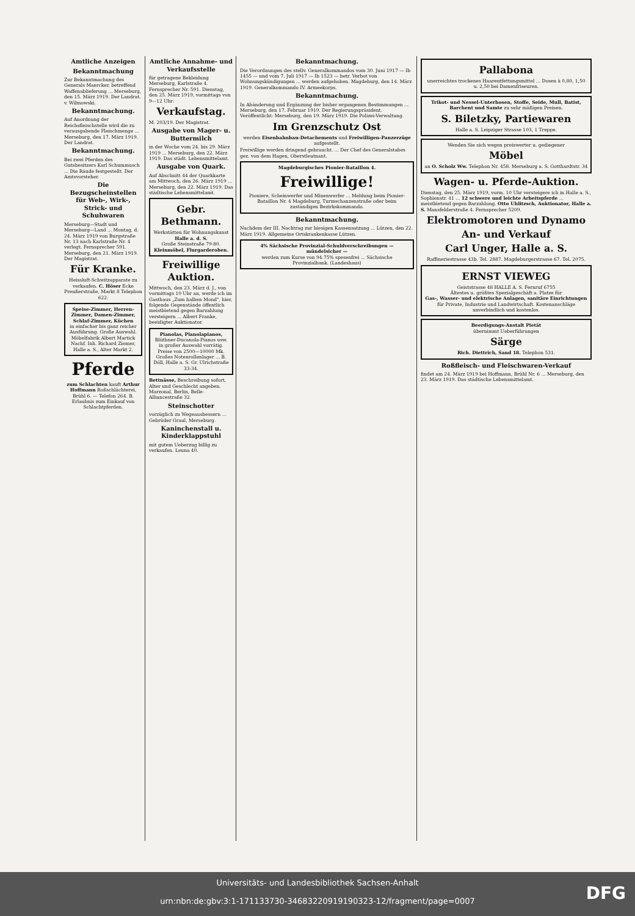Amtliche Anzeigen
Bekanntmachung
Zur Bekanntmachung des Generals Maercker, betreffend Waffenablieferung ... Merseburg, den 15. März 1919. Der Landrat. v. Wilmowski.
Bekanntmachung.
Auf Anordnung der Reichsfleischstelle wird die zu verausgabende Fleischmenge ... Merseburg, den 17. März 1919. Der Landrat.
Bekanntmachung.
Bei zwei Pferden des Gutsbesitzers Karl Schummusch ... Die Räude festgestellt. Der Amtsvorsteher.
Die Bezugscheinstellen für Web-, Wirk-, Strick- und Schuhwaren
Merseburg—Stadt und Merseburg—Land ... Montag, d. 24. März 1919 von Burgstraße Nr. 13 nach Karlstraße Nr. 4 verlegt. Fernsprecher 591. Merseburg, den 21. März 1919. Der Magistrat.
Für Kranke.
Heissluft-Schwitzapparate zu verkaufen. C. Höser Ecke Preußerstraße, Markt 8 Telephon 622.
Speise-Zimmer, Herren-Zimmer, Damen-Zimmer, Schlaf-Zimmer, Küchen
in einfacher bis ganz reicher Ausführung. Große Auswahl. Möbelfabrik Albert Martick Nachf. Inh. Richard Ziemer, Halle a. S., Alter Markt 2.
Pferde
zum Schlachten kauft Arthur Hoffmann Roßschlächterei, Brühl 6. — Telefon 264. B. Erlaubnis zum Einkauf von Schlachtpferden.
Amtliche Annahme- und Verkaufsstelle
für getragene Bekleidung Merseburg, Karlstraße 4. Fernsprecher Nr. 591. Dienstag, den 25. März 1919, vormittags von 9—12 Uhr:
Verkaufstag.
M. 203/19. Der Magistrat.
Ausgabe von Mager- u. Buttermilch
in der Woche vom 24. bis 29. März 1919 ... Merseburg, den 22. März 1919. Das städt. Lebensmittelamt.
Ausgabe von Quark.
Auf Abschnitt 44 der Quarkkarte am Mittwoch, den 26. März 1919 ... Merseburg, den 22. März 1919. Das städtische Lebensmittelamt.
Gebr. Bethmann.
Werkstätten für Wohnungskunst
Halle a. d. S.
Große Steinstraße 79-80.
Kleinmöbel, Flurgarderoben.
Freiwillige Auktion.
Mittwoch, den 23. März d. J., von vormittags 10 Uhr an, werde ich im Gasthaus „Zum halben Mond", hier, folgende Gegenstände öffentlich meistbietend gegen Barzahlung versteigern ... Albert Franke, beeidigter Auktionator.
Pianolas, Pianolapianos,
Blüthner-Ducanola-Pianos usw.
in großer Auswahl vorrätig. Preise von 2500—10000 Mk. Großes Notenrollenlager ... B. Döll, Halle a. S. Gr. Ulrichstraße 33-34.
Bettnässe, Beschreibung sofort, Alter und Geschlecht angeben. Marzonal, Berlin, Belle-Alliancestraße 32.
Steinschotter
vorzüglich zu Wegeausbessern ... Gebrüder Graul, Merseburg.
Kaninchenstall u. Kinderklappstuhl
mit gutem Ueberzug billig zu verkaufen. Leuna 40.
Bekanntmachung.
Die Verordnungen des stellv. Generalkommandos vom 30. Juni 1917 — Ib 1455 — und vom 7. Juli 1917 — Ib 1523 — betr. Verbot von Wohnungskündigungen ... werden aufgehoben. Magdeburg, den 14. März 1919. Generalkommando IV. Armeekorps.
Bekanntmachung.
In Abänderung und Ergänzung der bisher ergangenen Bestimmungen ... Merseburg, den 17. Februar 1919. Der Regierungspräsident. Veröffentlicht: Merseburg, den 19. März 1919. Die Polizei-Verwaltung.
Im Grenzschutz Ost
werden Eisenbahnbau-Detachements und Freiwilligen-Panzerzüge aufgestellt.
Freiwillige werden dringend gebraucht. ... Der Chef des Generalstabes gez. von dem Hagen, Oberstleutnant.
Magdeburgisches Pionier-Bataillon 4.
Freiwillige!
Pioniere, Scheinwerfer und Minenwerfer ... Meldung beim Pionier-Bataillon Nr. 4 Magdeburg, Turmschanzenstraße oder beim zuständigen Bezirkskommando.
Bekanntmachung.
Nachdem der III. Nachtrag zur hiesigen Kassensatzung ... Lützen, den 22. März 1919. Allgemeine Ortskrankenkasse Lützen.
4% Sächsische Provinzial-Schuldverschreibungen — mündelsicher —
werden zum Kurse von 94.75% spesenfrei ... Sächsische Provinzialbank. (Landeshaus)
Pallabona
unerreichtes trockenes Haarentfettungsmittel ... Dosen à 0,80, 1,50 u. 2,50 bei Damenfriseuren.
Trikot- und Nessel-Unterhosen, Stoffe, Seide, Mull, Batist, Barchent und Samte zu sehr mäßigen Preisen.
S. Biletzky, Partiewaren
Halle a. S. Leipziger Strasse 103, 1 Treppe.
Wenden Sie sich wegen preiswerter u. gediegener
Möbel
an O. Scholz Ww. Telephon Nr. 458. Merseburg a. S. Gotthardtstr. 34
Wagen- u. Pferde-Auktion.
Dienstag, den 25. März 1919, vorm. 10 Uhr versteigere ich in Halle a. S., Sophienstr. 41 ... 12 schwere und leichte Arbeitspferde ... meistbietend gegen Barzahlung. Otto Uhlitzsch, Auktionator, Halle a. S. Mansfelderstraße 4. Fernsprecher 5209.
Elektromotoren und Dynamo
An- und Verkauf
Carl Unger, Halle a. S.
Raffineriestrasse 43b. Tel. 2887. Magdeburgerstrasse 67. Tel. 2075.
ERNST VIEWEG
Geiststrasse 48 HALLE A. S. Fernruf 6755
Ältestes u. größtes Spezialgeschäft a. Platze für
Gas-, Wasser- und elektrische Anlagen, sanitäre Einrichtungen
für Private, Industrie und Landwirtschaft. Kostenanschläge unverbindlich und kostenlos.
Beerdigungs-Anstalt Pietät
übernimmt Ueberführungen
Särge
Rich. Diettrich, Sand 18. Telephon 531.
Roßfleisch- und Fleischwaren-Verkauf
findet am 24. März 1919 bei Hoffmann, Brühl Nr. 6 ... Merseburg, den 23. März 1919. Das städtische Lebensmittelamt.
Universitäts- und Landesbibliothek Sachsen-Anhalt
urn:nbn:de:gbv:3:1-171133730-34683220919190323-12/fragment/page=0007
DFG